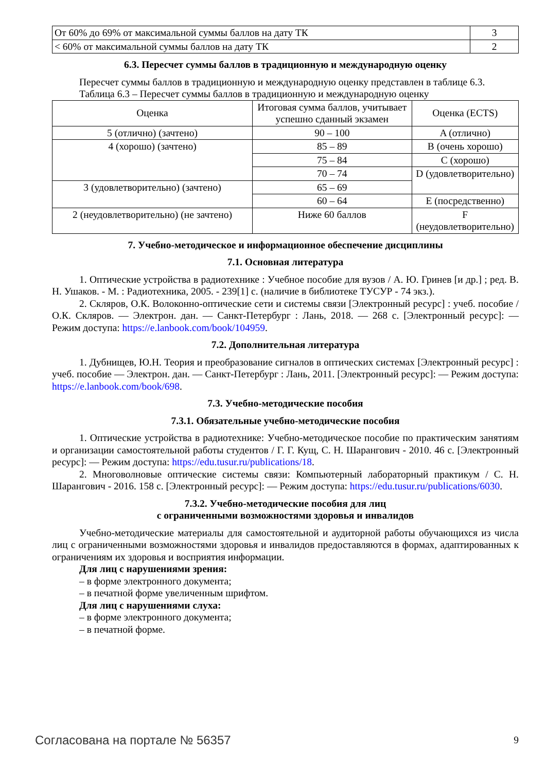| От 60% до 69% от максимальной суммы баллов на дату ТК | 3 |
| < 60% от максимальной суммы баллов на дату ТК | 2 |
6.3. Пересчет суммы баллов в традиционную и международную оценку
Пересчет суммы баллов в традиционную и международную оценку представлен в таблице 6.3.
Таблица 6.3 – Пересчет суммы баллов в традиционную и международную оценку
| Оценка | Итоговая сумма баллов, учитывает успешно сданный экзамен | Оценка (ECTS) |
| 5 (отлично) (зачтено) | 90 – 100 | A (отлично) |
| 4 (хорошо) (зачтено) | 85 – 89 | B (очень хорошо) |
| | 75 – 84 | C (хорошо) |
| | 70 – 74 | D (удовлетворительно) |
| 3 (удовлетворительно) (зачтено) | 65 – 69 | |
| | 60 – 64 | E (посредственно) |
| 2 (неудовлетворительно) (не зачтено) | Ниже 60 баллов | F (неудовлетворительно) |
7. Учебно-методическое и информационное обеспечение дисциплины
7.1. Основная литература
1. Оптические устройства в радиотехнике : Учебное пособие для вузов / А. Ю. Гринев [и др.] ; ред. В. Н. Ушаков. - М. : Радиотехника, 2005. - 239[1] с. (наличие в библиотеке ТУСУР - 74 экз.).
2. Скляров, О.К. Волоконно-оптические сети и системы связи [Электронный ресурс] : учеб. пособие / О.К. Скляров. — Электрон. дан. — Санкт-Петербург : Лань, 2018. — 268 с. [Электронный ресурс]: — Режим доступа: https://e.lanbook.com/book/104959.
7.2. Дополнительная литература
1. Дубнищев, Ю.Н. Теория и преобразование сигналов в оптических системах [Электронный ресурс] : учеб. пособие — Электрон. дан. — Санкт-Петербург : Лань, 2011. [Электронный ресурс]: — Режим доступа: https://e.lanbook.com/book/698.
7.3. Учебно-методические пособия
7.3.1. Обязательные учебно-методические пособия
1. Оптические устройства в радиотехнике: Учебно-методическое пособие по практическим занятиям и организации самостоятельной работы студентов / Г. Г. Кущ, С. Н. Шарангович - 2010. 46 с. [Электронный ресурс]: — Режим доступа: https://edu.tusur.ru/publications/18.
2. Многоволновые оптические системы связи: Компьютерный лабораторный практикум / С. Н. Шарангович - 2016. 158 с. [Электронный ресурс]: — Режим доступа: https://edu.tusur.ru/publications/6030.
7.3.2. Учебно-методические пособия для лиц
с ограниченными возможностями здоровья и инвалидов
Учебно-методические материалы для самостоятельной и аудиторной работы обучающихся из числа лиц с ограниченными возможностями здоровья и инвалидов предоставляются в формах, адаптированных к ограничениям их здоровья и восприятия информации.
Для лиц с нарушениями зрения:
– в форме электронного документа;
– в печатной форме увеличенным шрифтом.
Для лиц с нарушениями слуха:
– в форме электронного документа;
– в печатной форме.
Согласована на портале № 56357 9